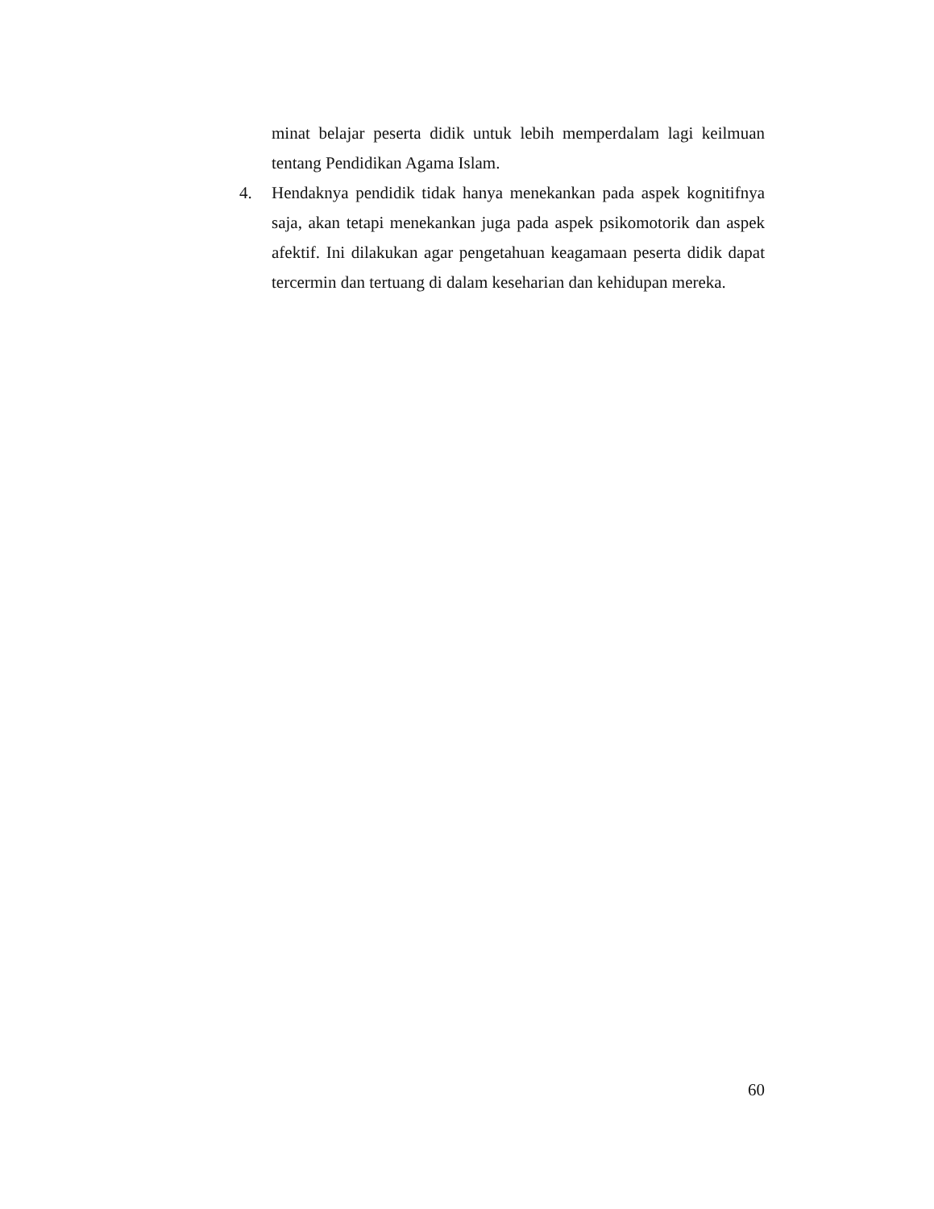minat belajar peserta didik untuk lebih memperdalam lagi keilmuan tentang Pendidikan Agama Islam.
4. Hendaknya pendidik tidak hanya menekankan pada aspek kognitifnya saja, akan tetapi menekankan juga pada aspek psikomotorik dan aspek afektif. Ini dilakukan agar pengetahuan keagamaan peserta didik dapat tercermin dan tertuang di dalam keseharian dan kehidupan mereka.
60